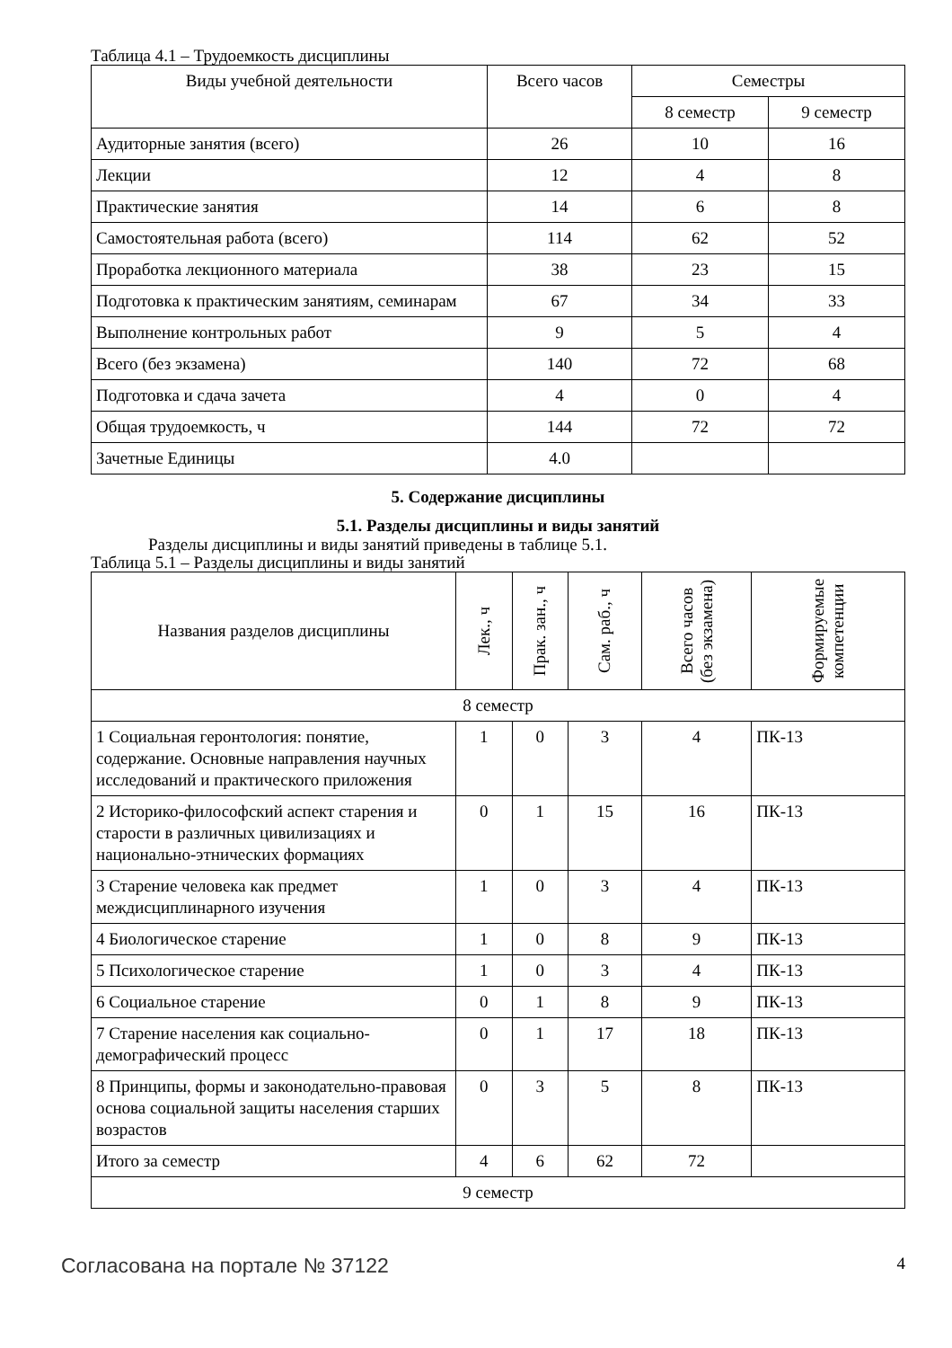Таблица 4.1 – Трудоемкость дисциплины
| Виды учебной деятельности | Всего часов | Семестры | |
| --- | --- | --- | --- |
| | | 8 семестр | 9 семестр |
| Аудиторные занятия (всего) | 26 | 10 | 16 |
| Лекции | 12 | 4 | 8 |
| Практические занятия | 14 | 6 | 8 |
| Самостоятельная работа (всего) | 114 | 62 | 52 |
| Проработка лекционного материала | 38 | 23 | 15 |
| Подготовка к практическим занятиям, семинарам | 67 | 34 | 33 |
| Выполнение контрольных работ | 9 | 5 | 4 |
| Всего (без экзамена) | 140 | 72 | 68 |
| Подготовка и сдача зачета | 4 | 0 | 4 |
| Общая трудоемкость, ч | 144 | 72 | 72 |
| Зачетные Единицы | 4.0 | | |
5. Содержание дисциплины
5.1. Разделы дисциплины и виды занятий
Разделы дисциплины и виды занятий приведены в таблице 5.1.
Таблица 5.1 – Разделы дисциплины и виды занятий
| Названия разделов дисциплины | Лек., ч | Прак. зан., ч | Сам. раб., ч | Всего часов (без экзамена) | Формируемые компетенции |
| --- | --- | --- | --- | --- | --- |
| 8 семестр | | | | | |
| 1 Социальная геронтология: понятие, содержание. Основные направления научных исследований и практического приложения | 1 | 0 | 3 | 4 | ПК-13 |
| 2 Историко-философский аспект старения и старости в различных цивилизациях и национально-этнических формациях | 0 | 1 | 15 | 16 | ПК-13 |
| 3 Старение человека как предмет междисциплинарного изучения | 1 | 0 | 3 | 4 | ПК-13 |
| 4 Биологическое старение | 1 | 0 | 8 | 9 | ПК-13 |
| 5 Психологическое старение | 1 | 0 | 3 | 4 | ПК-13 |
| 6 Социальное старение | 0 | 1 | 8 | 9 | ПК-13 |
| 7 Старение населения как социально-демографический процесс | 0 | 1 | 17 | 18 | ПК-13 |
| 8 Принципы, формы и законодательно-правовая основа социальной защиты населения старших возрастов | 0 | 3 | 5 | 8 | ПК-13 |
| Итого за семестр | 4 | 6 | 62 | 72 | |
| 9 семестр | | | | | |
Согласована на портале № 37122 4